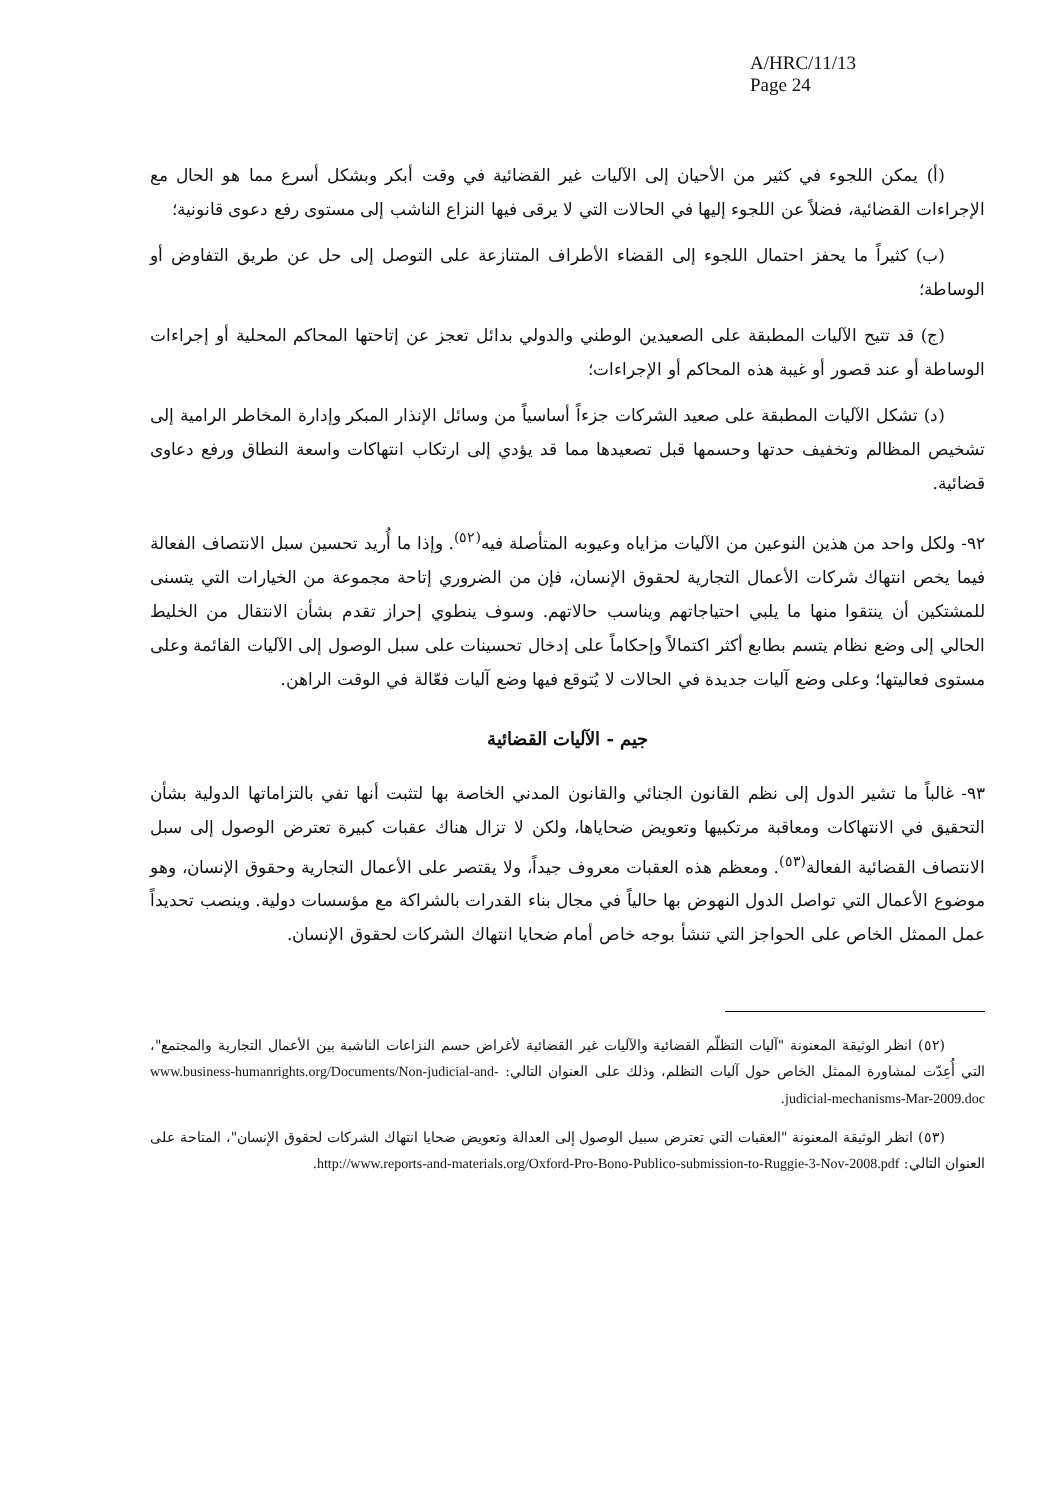A/HRC/11/13
Page 24
(أ) يمكن اللجوء في كثير من الأحيان إلى الآليات غير القضائية في وقت أبكر وبشكل أسرع مما هو الحال مع الإجراءات القضائية، فضلاً عن اللجوء إليها في الحالات التي لا يرقى فيها النزاع الناشب إلى مستوى رفع دعوى قانونية؛
(ب) كثيراً ما يحفز احتمال اللجوء إلى القضاء الأطراف المتنازعة على التوصل إلى حل عن طريق التفاوض أو الوساطة؛
(ج) قد تتيح الآليات المطبقة على الصعيدين الوطني والدولي بدائل تعجز عن إتاحتها المحاكم المحلية أو إجراءات الوساطة أو عند قصور أو غيبة هذه المحاكم أو الإجراءات؛
(د) تشكل الآليات المطبقة على صعيد الشركات جزءاً أساسياً من وسائل الإنذار المبكر وإدارة المخاطر الرامية إلى تشخيص المظالم وتخفيف حدتها وحسمها قبل تصعيدها مما قد يؤدي إلى ارتكاب انتهاكات واسعة النطاق ورفع دعاوى قضائية.
٩٢- ولكل واحد من هذين النوعين من الآليات مزاياه وعيوبه المتأصلة فيه<sup>(٥٢)</sup>. وإذا ما أُريد تحسين سبل الانتصاف الفعالة فيما يخص انتهاك شركات الأعمال التجارية لحقوق الإنسان، فإن من الضروري إتاحة مجموعة من الخيارات التي يتسنى للمشتكين أن ينتقوا منها ما يلبي احتياجاتهم ويناسب حالاتهم. وسوف ينطوي إحراز تقدم بشأن الانتقال من الخليط الحالي إلى وضع نظام يتسم بطابع أكثر اكتمالاً وإحكاماً على إدخال تحسينات على سبل الوصول إلى الآليات القائمة وعلى مستوى فعاليتها؛ وعلى وضع آليات جديدة في الحالات لا يُتوقع فيها وضع آليات فعّالة في الوقت الراهن.
جيم - الآليات القضائية
٩٣- غالباً ما تشير الدول إلى نظم القانون الجنائي والقانون المدني الخاصة بها لتثبت أنها تفي بالتزاماتها الدولية بشأن التحقيق في الانتهاكات ومعاقبة مرتكبيها وتعويض ضحاياها، ولكن لا تزال هناك عقبات كبيرة تعترض الوصول إلى سبل الانتصاف القضائية الفعالة<sup>(٥٣)</sup>. ومعظم هذه العقبات معروف جيداً، ولا يقتصر على الأعمال التجارية وحقوق الإنسان، وهو موضوع الأعمال التي تواصل الدول النهوض بها حالياً في مجال بناء القدرات بالشراكة مع مؤسسات دولية. وينصب تحديداً عمل الممثل الخاص على الحواجز التي تنشأ بوجه خاص أمام ضحايا انتهاك الشركات لحقوق الإنسان.
(٥٢) انظر الوثيقة المعنونة "آليات التظلّم القضائية والآليات غير القضائية لأغراض حسم النزاعات الناشبة بين الأعمال التجارية والمجتمع"، التي أُعِدّت لمشاورة الممثل الخاص حول آليات التظلم، وذلك على العنوان التالي: www.business-humanrights.org/Documents/Non-judicial-and-judicial-mechanisms-Mar-2009.doc.
(٥٣) انظر الوثيقة المعنونة "العقبات التي تعترض سبيل الوصول إلى العدالة وتعويض ضحايا انتهاك الشركات لحقوق الإنسان"، المتاحة على العنوان التالي: http://www.reports-and-materials.org/Oxford-Pro-Bono-Publico-submission-to-Ruggie-3-Nov-2008.pdf.